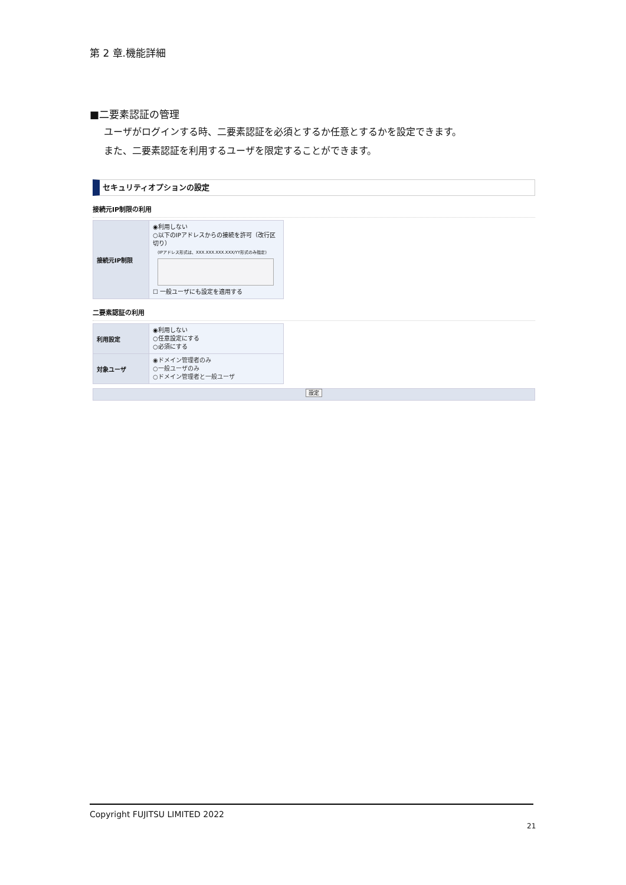第 2 章.機能詳細
■二要素認証の管理
ユーザがログインする時、二要素認証を必須とするか任意とするかを設定できます。
また、二要素認証を利用するユーザを限定することができます。
セキュリティオプションの設定
接続元IP制限の利用
| 接続元IP制限 | ◉利用しない ○以下のIPアドレスからの接続を許可（改行区切り） (IPアドレス形式は、XXX.XXX.XXX.XXX/YY形式のみ指定) ☐ 一般ユーザにも設定を適用する |
二要素認証の利用
| 利用設定 | ◉利用しない ○任意設定にする ○必須にする |
| 対象ユーザ | ◉ドメイン管理者のみ ○一般ユーザのみ ○ドメイン管理者と一般ユーザ |
設定
Copyright FUJITSU LIMITED 2022
21